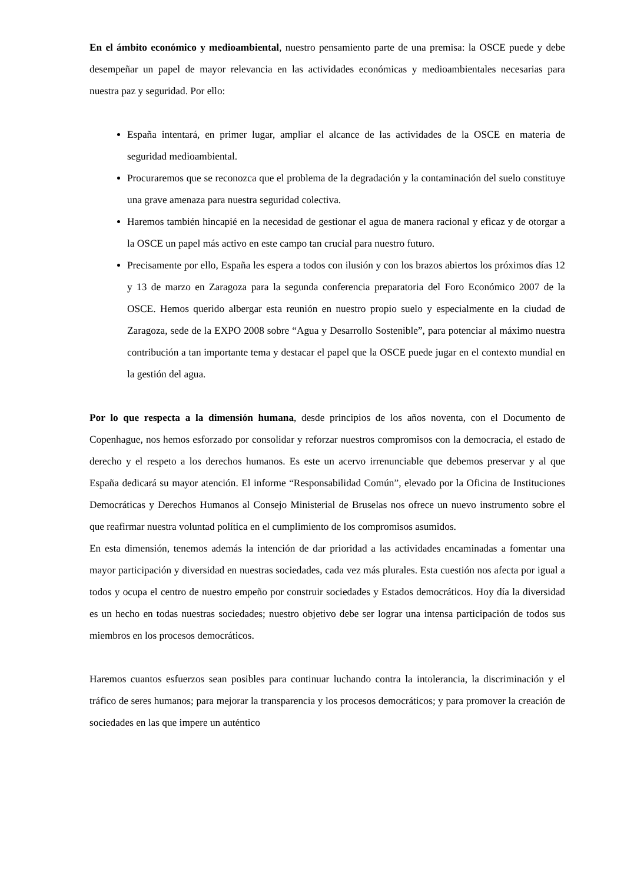En el ámbito económico y medioambiental, nuestro pensamiento parte de una premisa: la OSCE puede y debe desempeñar un papel de mayor relevancia en las actividades económicas y medioambientales necesarias para nuestra paz y seguridad. Por ello:
España intentará, en primer lugar, ampliar el alcance de las actividades de la OSCE en materia de seguridad medioambiental.
Procuraremos que se reconozca que el problema de la degradación y la contaminación del suelo constituye una grave amenaza para nuestra seguridad colectiva.
Haremos también hincapié en la necesidad de gestionar el agua de manera racional y eficaz y de otorgar a la OSCE un papel más activo en este campo tan crucial para nuestro futuro.
Precisamente por ello, España les espera a todos con ilusión y con los brazos abiertos los próximos días 12 y 13 de marzo en Zaragoza para la segunda conferencia preparatoria del Foro Económico 2007 de la OSCE. Hemos querido albergar esta reunión en nuestro propio suelo y especialmente en la ciudad de Zaragoza, sede de la EXPO 2008 sobre “Agua y Desarrollo Sostenible”, para potenciar al máximo nuestra contribución a tan importante tema y destacar el papel que la OSCE puede jugar en el contexto mundial en la gestión del agua.
Por lo que respecta a la dimensión humana, desde principios de los años noventa, con el Documento de Copenhague, nos hemos esforzado por consolidar y reforzar nuestros compromisos con la democracia, el estado de derecho y el respeto a los derechos humanos. Es este un acervo irrenunciable que debemos preservar y al que España dedicará su mayor atención. El informe “Responsabilidad Común”, elevado por la Oficina de Instituciones Democráticas y Derechos Humanos al Consejo Ministerial de Bruselas nos ofrece un nuevo instrumento sobre el que reafirmar nuestra voluntad política en el cumplimiento de los compromisos asumidos.
En esta dimensión, tenemos además la intención de dar prioridad a las actividades encaminadas a fomentar una mayor participación y diversidad en nuestras sociedades, cada vez más plurales. Esta cuestión nos afecta por igual a todos y ocupa el centro de nuestro empeño por construir sociedades y Estados democráticos. Hoy día la diversidad es un hecho en todas nuestras sociedades; nuestro objetivo debe ser lograr una intensa participación de todos sus miembros en los procesos democráticos.
Haremos cuantos esfuerzos sean posibles para continuar luchando contra la intolerancia, la discriminación y el tráfico de seres humanos; para mejorar la transparencia y los procesos democráticos; y para promover la creación de sociedades en las que impere un auténtico